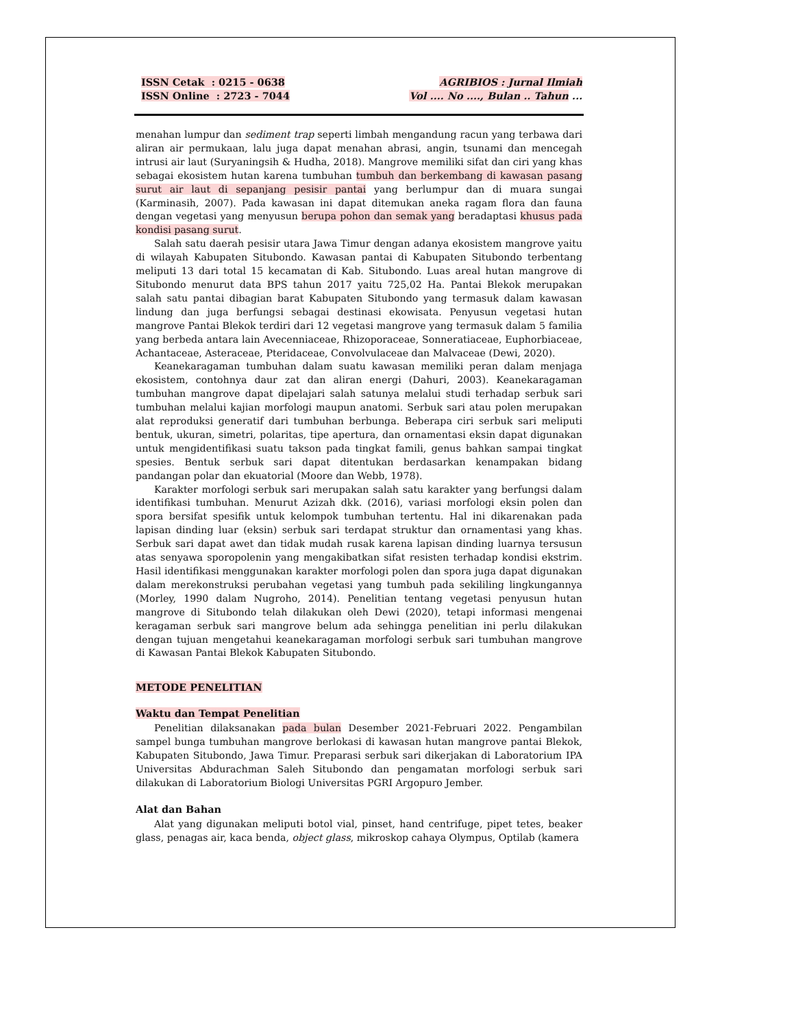ISSN Cetak : 0215 - 0638
ISSN Online : 2723 - 7044
AGRIBIOS : Jurnal Ilmiah
Vol .... No ...., Bulan .. Tahun ...
menahan lumpur dan sediment trap seperti limbah mengandung racun yang terbawa dari aliran air permukaan, lalu juga dapat menahan abrasi, angin, tsunami dan mencegah intrusi air laut (Suryaningsih & Hudha, 2018). Mangrove memiliki sifat dan ciri yang khas sebagai ekosistem hutan karena tumbuhan tumbuh dan berkembang di kawasan pasang surut air laut di sepanjang pesisir pantai yang berlumpur dan di muara sungai (Karminasih, 2007). Pada kawasan ini dapat ditemukan aneka ragam flora dan fauna dengan vegetasi yang menyusun berupa pohon dan semak yang beradaptasi khusus pada kondisi pasang surut.
Salah satu daerah pesisir utara Jawa Timur dengan adanya ekosistem mangrove yaitu di wilayah Kabupaten Situbondo. Kawasan pantai di Kabupaten Situbondo terbentang meliputi 13 dari total 15 kecamatan di Kab. Situbondo. Luas areal hutan mangrove di Situbondo menurut data BPS tahun 2017 yaitu 725,02 Ha. Pantai Blekok merupakan salah satu pantai dibagian barat Kabupaten Situbondo yang termasuk dalam kawasan lindung dan juga berfungsi sebagai destinasi ekowisata. Penyusun vegetasi hutan mangrove Pantai Blekok terdiri dari 12 vegetasi mangrove yang termasuk dalam 5 familia yang berbeda antara lain Avecenniaceae, Rhizoporaceae, Sonneratiaceae, Euphorbiaceae, Achantaceae, Asteraceae, Pteridaceae, Convolvulaceae dan Malvaceae (Dewi, 2020).
Keanekaragaman tumbuhan dalam suatu kawasan memiliki peran dalam menjaga ekosistem, contohnya daur zat dan aliran energi (Dahuri, 2003). Keanekaragaman tumbuhan mangrove dapat dipelajari salah satunya melalui studi terhadap serbuk sari tumbuhan melalui kajian morfologi maupun anatomi. Serbuk sari atau polen merupakan alat reproduksi generatif dari tumbuhan berbunga. Beberapa ciri serbuk sari meliputi bentuk, ukuran, simetri, polaritas, tipe apertura, dan ornamentasi eksin dapat digunakan untuk mengidentifikasi suatu takson pada tingkat famili, genus bahkan sampai tingkat spesies. Bentuk serbuk sari dapat ditentukan berdasarkan kenampakan bidang pandangan polar dan ekuatorial (Moore dan Webb, 1978).
Karakter morfologi serbuk sari merupakan salah satu karakter yang berfungsi dalam identifikasi tumbuhan. Menurut Azizah dkk. (2016), variasi morfologi eksin polen dan spora bersifat spesifik untuk kelompok tumbuhan tertentu. Hal ini dikarenakan pada lapisan dinding luar (eksin) serbuk sari terdapat struktur dan ornamentasi yang khas. Serbuk sari dapat awet dan tidak mudah rusak karena lapisan dinding luarnya tersusun atas senyawa sporopolenin yang mengakibatkan sifat resisten terhadap kondisi ekstrim. Hasil identifikasi menggunakan karakter morfologi polen dan spora juga dapat digunakan dalam merekonstruksi perubahan vegetasi yang tumbuh pada sekililing lingkungannya (Morley, 1990 dalam Nugroho, 2014). Penelitian tentang vegetasi penyusun hutan mangrove di Situbondo telah dilakukan oleh Dewi (2020), tetapi informasi mengenai keragaman serbuk sari mangrove belum ada sehingga penelitian ini perlu dilakukan dengan tujuan mengetahui keanekaragaman morfologi serbuk sari tumbuhan mangrove di Kawasan Pantai Blekok Kabupaten Situbondo.
METODE PENELITIAN
Waktu dan Tempat Penelitian
Penelitian dilaksanakan pada bulan Desember 2021-Februari 2022. Pengambilan sampel bunga tumbuhan mangrove berlokasi di kawasan hutan mangrove pantai Blekok, Kabupaten Situbondo, Jawa Timur. Preparasi serbuk sari dikerjakan di Laboratorium IPA Universitas Abdurachman Saleh Situbondo dan pengamatan morfologi serbuk sari dilakukan di Laboratorium Biologi Universitas PGRI Argopuro Jember.
Alat dan Bahan
Alat yang digunakan meliputi botol vial, pinset, hand centrifuge, pipet tetes, beaker glass, penagas air, kaca benda, object glass, mikroskop cahaya Olympus, Optilab (kamera